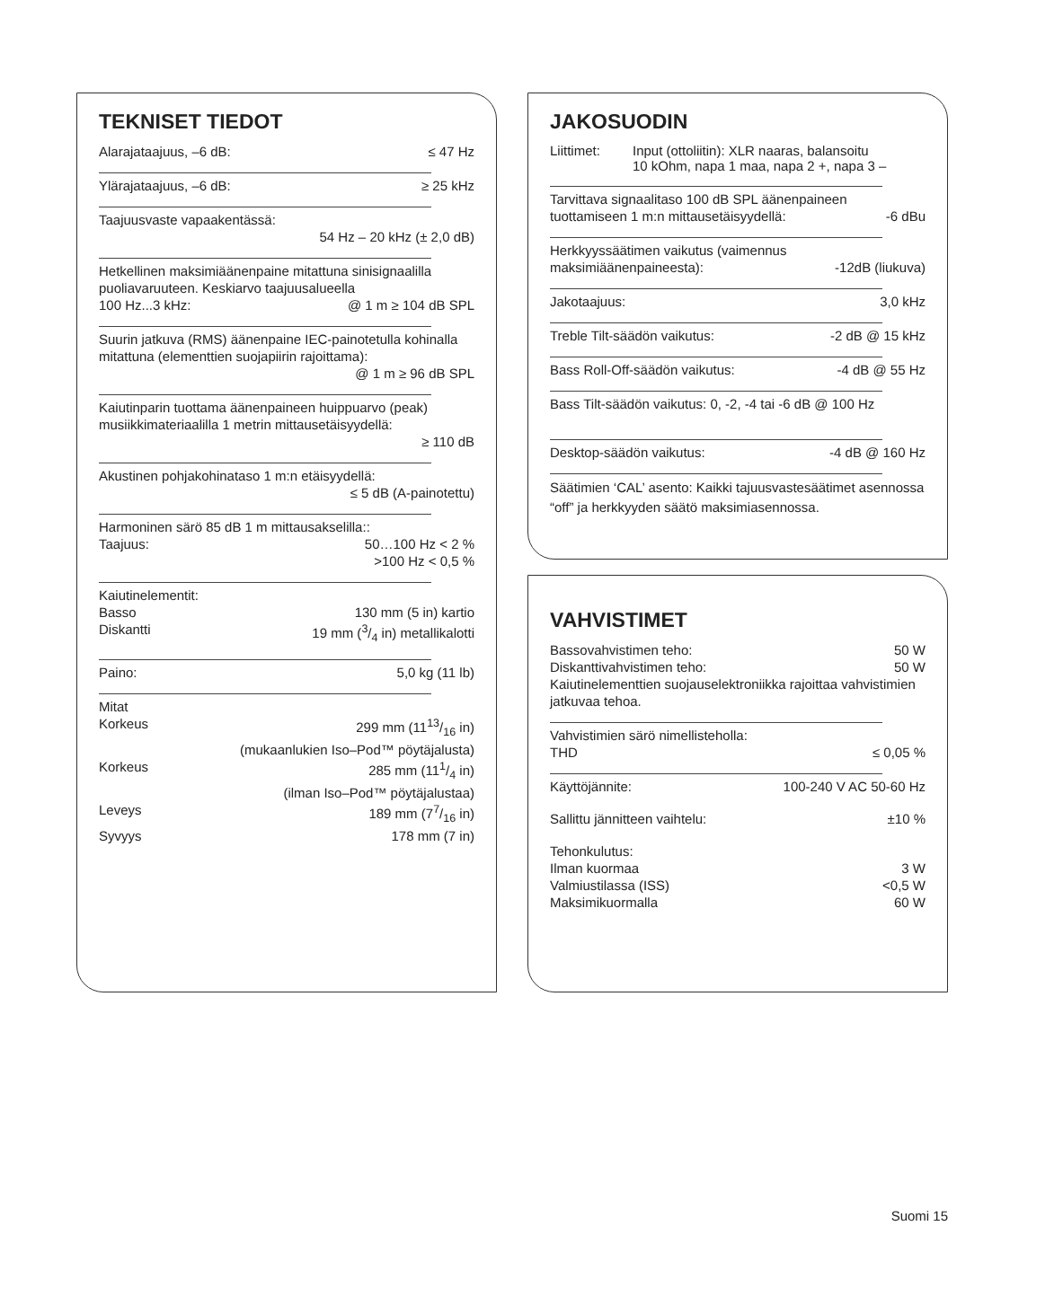TEKNISET TIEDOT
Alarajataajuus, –6 dB: ≤ 47 Hz
Ylärajataajuus, –6 dB: ≥ 25 kHz
Taajuusvaste vapaakentässä:
54 Hz – 20 kHz (± 2,0 dB)
Hetkellinen maksimiäänenpaine mitattuna sinisignaalilla puoliavaruuteen. Keskiarvo taajuusalueella
100 Hz...3 kHz: @ 1 m ≥ 104 dB SPL
Suurin jatkuva (RMS) äänenpaine IEC-painotetulla kohinalla mitattuna (elementtien suojapiirin rajoittama):
@ 1 m ≥ 96 dB SPL
Kaiutinparin tuottama äänenpaineen huippuarvo (peak) musiikkimateriaalilla 1 metrin mittausetäisyydellä:
≥ 110 dB
Akustinen pohjakohinataso 1 m:n etäisyydellä:
≤ 5 dB (A-painotettu)
Harmoninen särö 85 dB 1 m mittausakselilla::
Taajuus: 50…100 Hz < 2 %
>100 Hz < 0,5 %
Kaiutinelementit:
Basso 130 mm (5 in) kartio
Diskantti 19 mm (3/4 in) metallikalotti
Paino: 5,0 kg (11 lb)
Mitat
Korkeus 299 mm (1113/16 in)
(mukaanlukien Iso–Pod™ pöytäjalusta)
Korkeus 285 mm (111/4 in)
(ilman Iso–Pod™ pöytäjalustaa)
Leveys 189 mm (77/16 in)
Syvyys 178 mm (7 in)
JAKOSUODIN
Liittimet: Input (ottoliitin): XLR naaras, balansoitu
10 kOhm, napa 1 maa, napa 2 +, napa 3 –
Tarvittava signaalitaso 100 dB SPL äänenpaineen
tuottamiseen 1 m:n mittausetäisyydellä: -6 dBu
Herkkyyssäätimen vaikutus (vaimennus
maksimiäänenpaineesta): -12dB (liukuva)
Jakotaajuus: 3,0 kHz
Treble Tilt-säädön vaikutus: -2 dB @ 15 kHz
Bass Roll-Off-säädön vaikutus: -4 dB @ 55 Hz
Bass Tilt-säädön vaikutus: 0, -2, -4 tai -6 dB @ 100 Hz
Desktop-säädön vaikutus: -4 dB @ 160 Hz
Säätimien ‘CAL’ asento: Kaikki tajuusvastesäätimet asennossa “off” ja herkkyyden säätö maksimiasennossa.
VAHVISTIMET
Bassovahvistimen teho: 50 W
Diskanttivahvistimen teho: 50 W
Kaiutinelementtien suojauselektroniikka rajoittaa vahvistimien jatkuvaa tehoa.
Vahvistimien särö nimellisteholla:
THD ≤ 0,05 %
Käyttöjännite: 100-240 V AC 50-60 Hz
Sallittu jännitteen vaihtelu: ±10 %
Tehonkulutus:
Ilman kuormaa 3 W
Valmiustilassa (ISS) <0,5 W
Maksimikuormalla 60 W
Suomi 15